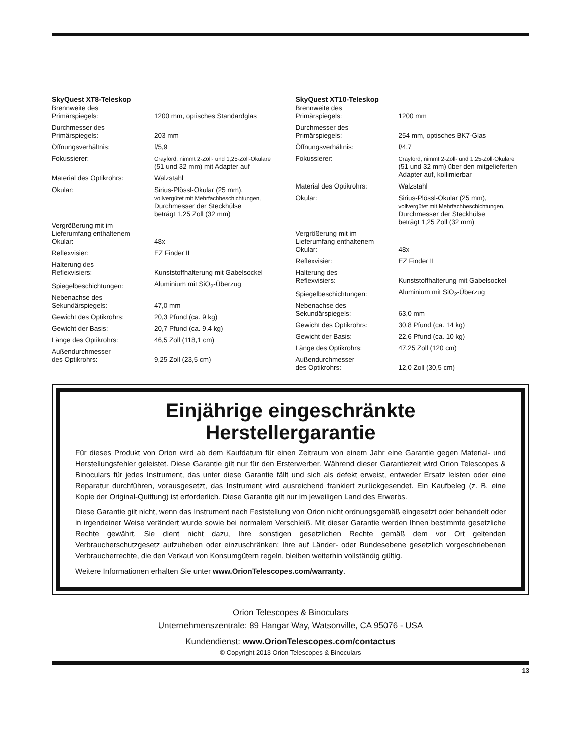SkyQuest XT8-Teleskop
| Brennweite des Primärspiegels: | 1200 mm, optisches Standardglas |
| Durchmesser des Primärspiegels: | 203 mm |
| Öffnungsverhältnis: | f/5,9 |
| Fokussierer: | Crayford, nimmt 2-Zoll- und 1,25-Zoll-Okulare (51 und 32 mm) mit Adapter auf |
| Material des Optikrohrs: | Walzstahl |
| Okular: | Sirius-Plössl-Okular (25 mm), vollvergütet mit Mehrfachbeschichtungen, Durchmesser der Steckhülse beträgt 1,25 Zoll (32 mm) |
| Vergrößerung mit im Lieferumfang enthaltenem Okular: | 48x |
| Reflexvisier: | EZ Finder II |
| Halterung des Reflexvisiers: | Kunststoffhalterung mit Gabelsockel |
| Spiegelbeschichtungen: | Aluminium mit SiO<sub>2</sub>-Überzug |
| Nebenachse des Sekundärspiegels: | 47,0 mm |
| Gewicht des Optikrohrs: | 20,3 Pfund (ca. 9 kg) |
| Gewicht der Basis: | 20,7 Pfund (ca. 9,4 kg) |
| Länge des Optikrohrs: | 46,5 Zoll (118,1 cm) |
| Außendurchmesser des Optikrohrs: | 9,25 Zoll (23,5 cm) |
SkyQuest XT10-Teleskop
| Brennweite des Primärspiegels: | 1200 mm |
| Durchmesser des Primärspiegels: | 254 mm, optisches BK7-Glas |
| Öffnungsverhältnis: | f/4,7 |
| Fokussierer: | Crayford, nimmt 2-Zoll- und 1,25-Zoll-Okulare (51 und 32 mm) über den mitgelieferten Adapter auf, kollimierbar |
| Material des Optikrohrs: | Walzstahl |
| Okular: | Sirius-Plössl-Okular (25 mm), vollvergütet mit Mehrfachbeschichtungen, Durchmesser der Steckhülse beträgt 1,25 Zoll (32 mm) |
| Vergrößerung mit im Lieferumfang enthaltenem Okular: | 48x |
| Reflexvisier: | EZ Finder II |
| Halterung des Reflexvisiers: | Kunststoffhalterung mit Gabelsockel |
| Spiegelbeschichtungen: | Aluminium mit SiO<sub>2</sub>-Überzug |
| Nebenachse des Sekundärspiegels: | 63,0 mm |
| Gewicht des Optikrohrs: | 30,8 Pfund (ca. 14 kg) |
| Gewicht der Basis: | 22,6 Pfund (ca. 10 kg) |
| Länge des Optikrohrs: | 47,25 Zoll (120 cm) |
| Außendurchmesser des Optikrohrs: | 12,0 Zoll (30,5 cm) |
Einjährige eingeschränkte
Herstellergarantie
Für dieses Produkt von Orion wird ab dem Kaufdatum für einen Zeitraum von einem Jahr eine Garantie gegen Material- und Herstellungsfehler geleistet. Diese Garantie gilt nur für den Ersterwerber. Während dieser Garantiezeit wird Orion Telescopes & Binoculars für jedes Instrument, das unter diese Garantie fällt und sich als defekt erweist, entweder Ersatz leisten oder eine Reparatur durchführen, vorausgesetzt, das Instrument wird ausreichend frankiert zurückgesendet. Ein Kaufbeleg (z. B. eine Kopie der Original-Quittung) ist erforderlich. Diese Garantie gilt nur im jeweiligen Land des Erwerbs.
Diese Garantie gilt nicht, wenn das Instrument nach Feststellung von Orion nicht ordnungsgemäß eingesetzt oder behandelt oder in irgendeiner Weise verändert wurde sowie bei normalem Verschleiß. Mit dieser Garantie werden Ihnen bestimmte gesetzliche Rechte gewährt. Sie dient nicht dazu, Ihre sonstigen gesetzlichen Rechte gemäß dem vor Ort geltenden Verbraucherschutzgesetz aufzuheben oder einzuschränken; Ihre auf Länder- oder Bundesebene gesetzlich vorgeschriebenen Verbraucherrechte, die den Verkauf von Konsumgütern regeln, bleiben weiterhin vollständig gültig.
Weitere Informationen erhalten Sie unter www.OrionTelescopes.com/warranty.
Orion Telescopes & Binoculars
Unternehmenszentrale: 89 Hangar Way, Watsonville, CA 95076 - USA
Kundendienst: www.OrionTelescopes.com/contactus
© Copyright 2013 Orion Telescopes & Binoculars
13